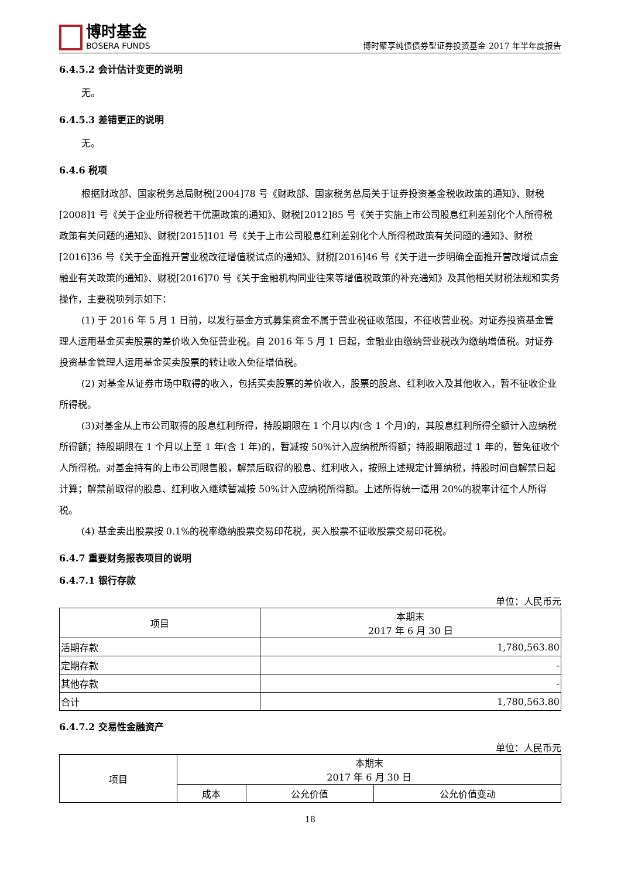博时基金
BOSERA FUNDS
博时聚享纯债债券型证券投资基金 2017 年半年度报告
6.4.5.2 会计估计变更的说明
无。
6.4.5.3 差错更正的说明
无。
6.4.6 税项
根据财政部、国家税务总局财税[2004]78 号《财政部、国家税务总局关于证券投资基金税收政策的通知》、财税[2008]1 号《关于企业所得税若干优惠政策的通知》、财税[2012]85 号《关于实施上市公司股息红利差别化个人所得税政策有关问题的通知》、财税[2015]101 号《关于上市公司股息红利差别化个人所得税政策有关问题的通知》、财税[2016]36 号《关于全面推开营业税改征增值税试点的通知》、财税[2016]46 号《关于进一步明确全面推开营改增试点金融业有关政策的通知》、财税[2016]70 号《关于金融机构同业往来等增值税政策的补充通知》及其他相关财税法规和实务操作，主要税项列示如下：
(1) 于 2016 年 5 月 1 日前，以发行基金方式募集资金不属于营业税征收范围，不征收营业税。对证券投资基金管理人运用基金买卖股票的差价收入免征营业税。自 2016 年 5 月 1 日起，金融业由缴纳营业税改为缴纳增值税。对证券投资基金管理人运用基金买卖股票的转让收入免征增值税。
(2) 对基金从证券市场中取得的收入，包括买卖股票的差价收入，股票的股息、红利收入及其他收入，暂不征收企业所得税。
(3)对基金从上市公司取得的股息红利所得，持股期限在 1 个月以内(含 1 个月)的，其股息红利所得全额计入应纳税所得额；持股期限在 1 个月以上至 1 年(含 1 年)的，暂减按 50%计入应纳税所得额；持股期限超过 1 年的，暂免征收个人所得税。对基金持有的上市公司限售股，解禁后取得的股息、红利收入，按照上述规定计算纳税，持股时间自解禁日起计算；解禁前取得的股息、红利收入继续暂减按 50%计入应纳税所得额。上述所得统一适用 20%的税率计征个人所得税。
(4) 基金卖出股票按 0.1%的税率缴纳股票交易印花税，买入股票不征收股票交易印花税。
6.4.7 重要财务报表项目的说明
6.4.7.1 银行存款
单位：人民币元
| 项目 | 本期末 2017 年 6 月 30 日 |
| --- | --- |
| 活期存款 | 1,780,563.80 |
| 定期存款 | - |
| 其他存款 | - |
| 合计 | 1,780,563.80 |
6.4.7.2 交易性金融资产
单位：人民币元
| 项目 | 本期末 2017 年 6 月 30 日 | | |
| --- | --- | --- | --- |
| | 成本 | 公允价值 | 公允价值变动 |
18